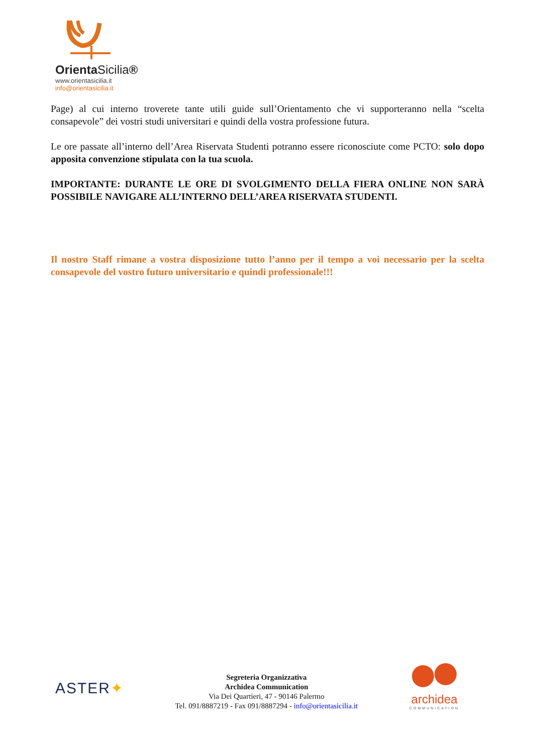OrientaSicilia®
www.orientasicilia.it
info@orientasicilia.it
Page) al cui interno troverete tante utili guide sull’Orientamento che vi supporteranno nella “scelta consapevole” dei vostri studi universitari e quindi della vostra professione futura.
Le ore passate all’interno dell’Area Riservata Studenti potranno essere riconosciute come PCTO: solo dopo apposita convenzione stipulata con la tua scuola.
IMPORTANTE: DURANTE LE ORE DI SVOLGIMENTO DELLA FIERA ONLINE NON SARÀ POSSIBILE NAVIGARE ALL’INTERNO DELL’AREA RISERVATA STUDENTI.
Il nostro Staff rimane a vostra disposizione tutto l’anno per il tempo a voi necessario per la scelta consapevole del vostro futuro universitario e quindi professionale!!!
ASTER✦
Segreteria Organizzativa
Archidea Communication
Via Dei Quartieri, 47 - 90146 Palermo
Tel. 091/8887219 - Fax 091/8887294 - info@orientasicilia.it
archidea
COMMUNICATION